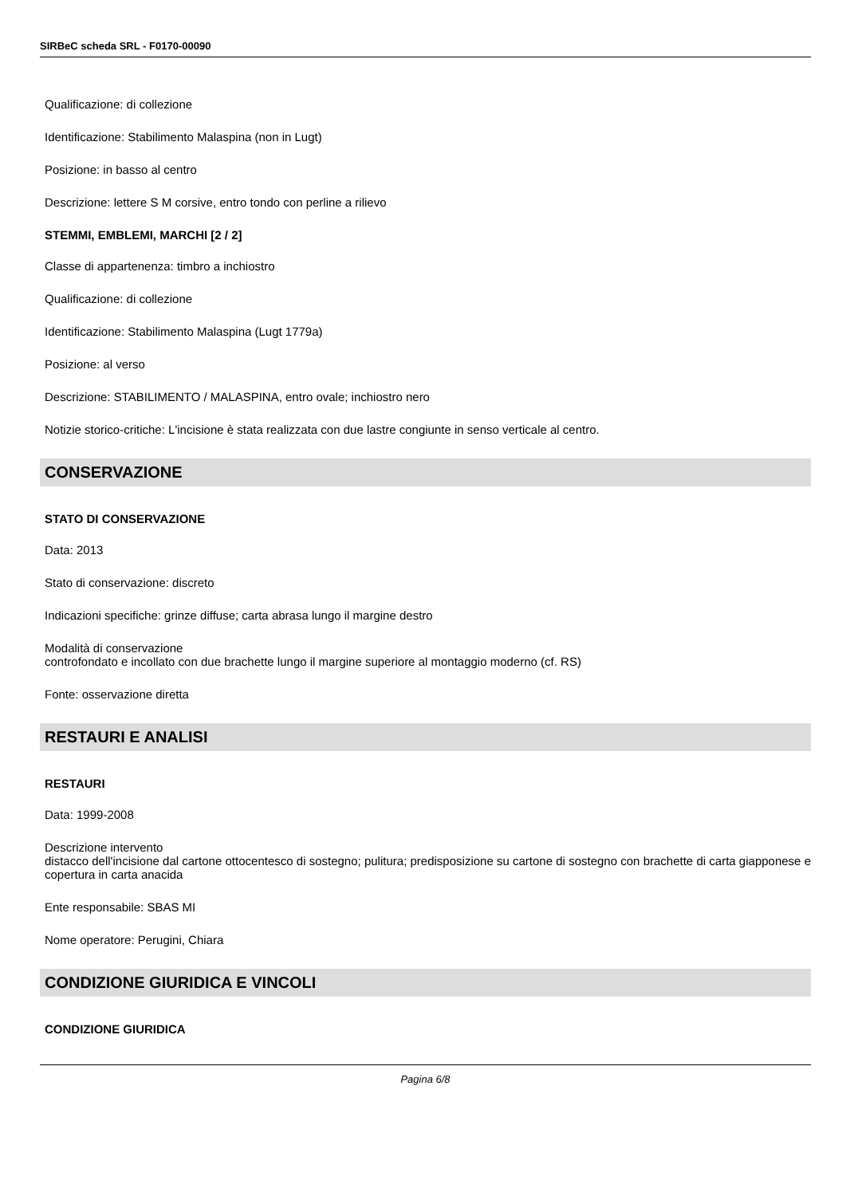SIRBeC scheda SRL - F0170-00090
Qualificazione: di collezione
Identificazione: Stabilimento Malaspina (non in Lugt)
Posizione: in basso al centro
Descrizione: lettere S M corsive, entro tondo con perline a rilievo
STEMMI, EMBLEMI, MARCHI [2 / 2]
Classe di appartenenza: timbro a inchiostro
Qualificazione: di collezione
Identificazione: Stabilimento Malaspina (Lugt 1779a)
Posizione: al verso
Descrizione: STABILIMENTO / MALASPINA, entro ovale; inchiostro nero
Notizie storico-critiche: L'incisione è stata realizzata con due lastre congiunte in senso verticale al centro.
CONSERVAZIONE
STATO DI CONSERVAZIONE
Data: 2013
Stato di conservazione: discreto
Indicazioni specifiche: grinze diffuse; carta abrasa lungo il margine destro
Modalità di conservazione
controfondato e incollato con due brachette lungo il margine superiore al montaggio moderno (cf. RS)
Fonte: osservazione diretta
RESTAURI E ANALISI
RESTAURI
Data: 1999-2008
Descrizione intervento
distacco dell'incisione dal cartone ottocentesco di sostegno; pulitura; predisposizione su cartone di sostegno con brachette di carta giapponese e copertura in carta anacida
Ente responsabile: SBAS MI
Nome operatore: Perugini, Chiara
CONDIZIONE GIURIDICA E VINCOLI
CONDIZIONE GIURIDICA
Pagina 6/8